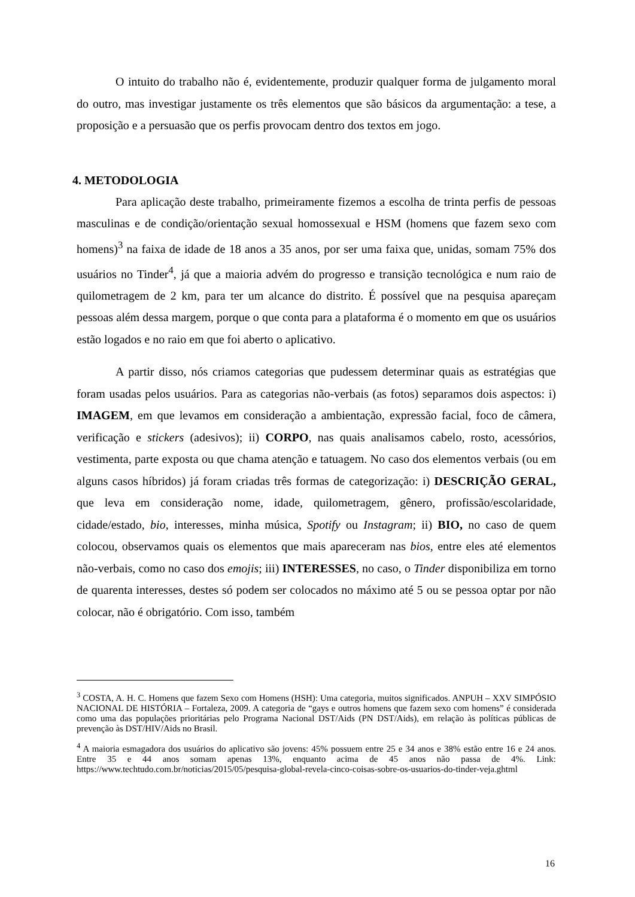O intuito do trabalho não é, evidentemente, produzir qualquer forma de julgamento moral do outro, mas investigar justamente os três elementos que são básicos da argumentação: a tese, a proposição e a persuasão que os perfis provocam dentro dos textos em jogo.
4. METODOLOGIA
Para aplicação deste trabalho, primeiramente fizemos a escolha de trinta perfis de pessoas masculinas e de condição/orientação sexual homossexual e HSM (homens que fazem sexo com homens)<sup>3</sup> na faixa de idade de 18 anos a 35 anos, por ser uma faixa que, unidas, somam 75% dos usuários no Tinder<sup>4</sup>, já que a maioria advém do progresso e transição tecnológica e num raio de quilometragem de 2 km, para ter um alcance do distrito. É possível que na pesquisa apareçam pessoas além dessa margem, porque o que conta para a plataforma é o momento em que os usuários estão logados e no raio em que foi aberto o aplicativo.
A partir disso, nós criamos categorias que pudessem determinar quais as estratégias que foram usadas pelos usuários. Para as categorias não-verbais (as fotos) separamos dois aspectos: i) IMAGEM, em que levamos em consideração a ambientação, expressão facial, foco de câmera, verificação e stickers (adesivos); ii) CORPO, nas quais analisamos cabelo, rosto, acessórios, vestimenta, parte exposta ou que chama atenção e tatuagem. No caso dos elementos verbais (ou em alguns casos híbridos) já foram criadas três formas de categorização: i) DESCRIÇÃO GERAL, que leva em consideração nome, idade, quilometragem, gênero, profissão/escolaridade, cidade/estado, bio, interesses, minha música, Spotify ou Instagram; ii) BIO, no caso de quem colocou, observamos quais os elementos que mais apareceram nas bios, entre eles até elementos não-verbais, como no caso dos emojis; iii) INTERESSES, no caso, o Tinder disponibiliza em torno de quarenta interesses, destes só podem ser colocados no máximo até 5 ou se pessoa optar por não colocar, não é obrigatório. Com isso, também
<sup>3</sup> COSTA, A. H. C. Homens que fazem Sexo com Homens (HSH): Uma categoria, muitos significados. ANPUH – XXV SIMPÓSIO NACIONAL DE HISTÓRIA – Fortaleza, 2009. A categoria de “gays e outros homens que fazem sexo com homens” é considerada como uma das populações prioritárias pelo Programa Nacional DST/Aids (PN DST/Aids), em relação às políticas públicas de prevenção às DST/HIV/Aids no Brasil.
<sup>4</sup> A maioria esmagadora dos usuários do aplicativo são jovens: 45% possuem entre 25 e 34 anos e 38% estão entre 16 e 24 anos. Entre 35 e 44 anos somam apenas 13%, enquanto acima de 45 anos não passa de 4%. Link: https://www.techtudo.com.br/noticias/2015/05/pesquisa-global-revela-cinco-coisas-sobre-os-usuarios-do-tinder-veja.ghtml
16